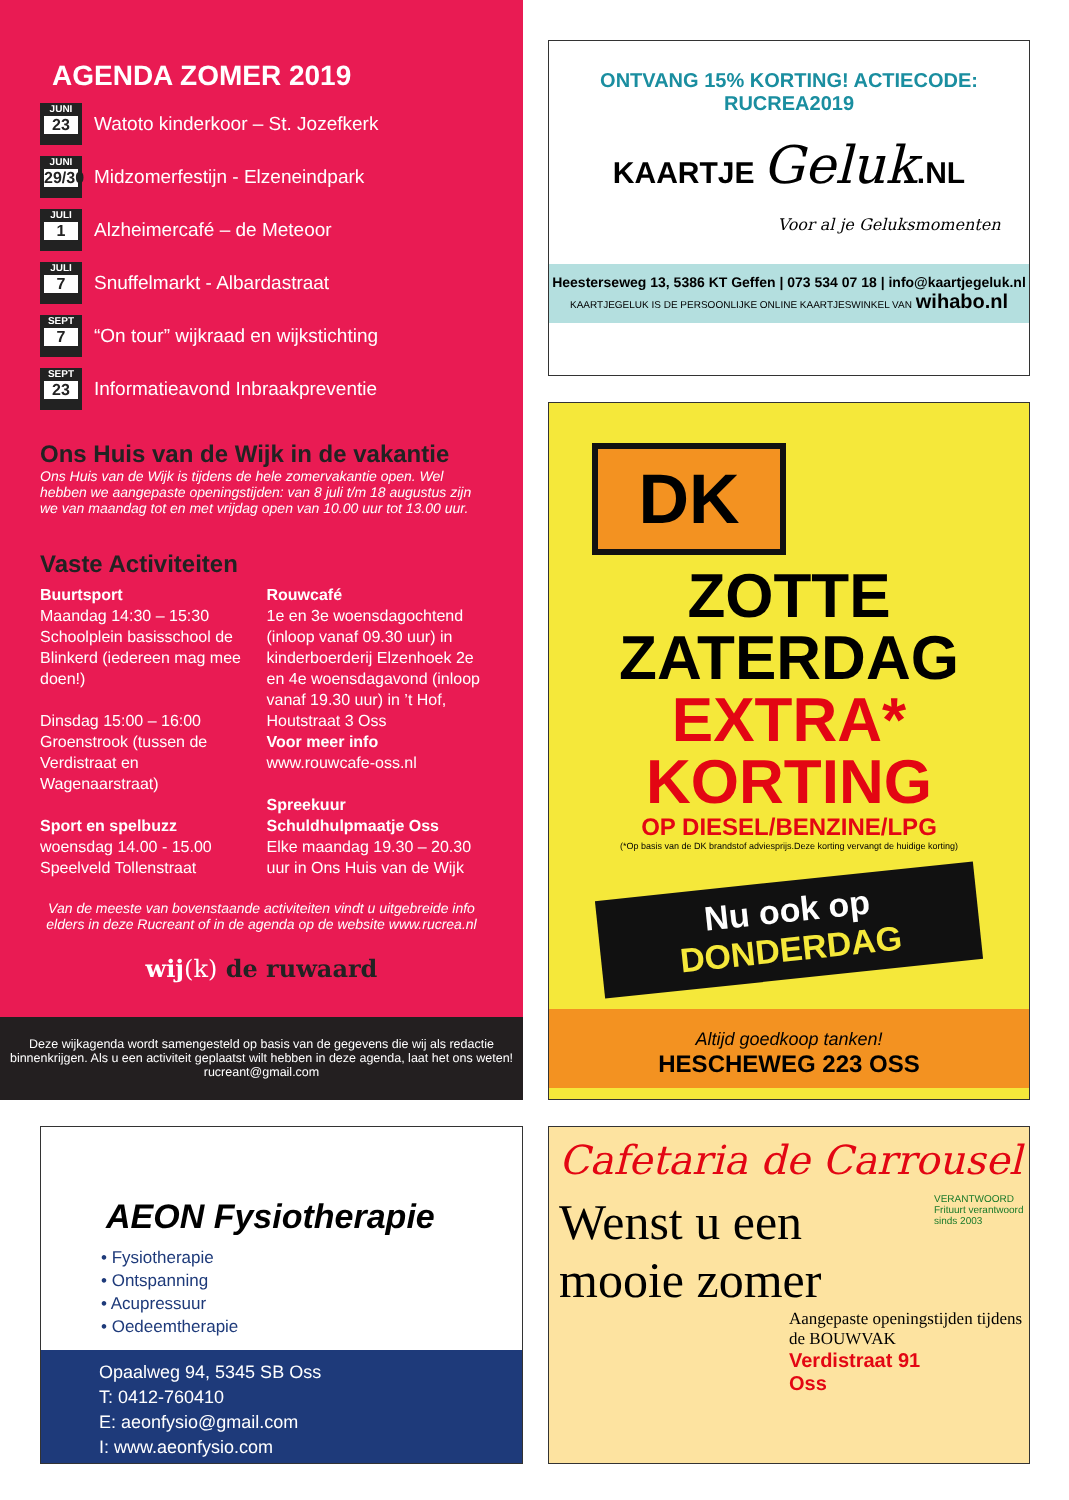AGENDA ZOMER 2019
JUNI
23
Watoto kinderkoor – St. Jozefkerk
JUNI
29/30
Midzomerfestijn - Elzeneindpark
JULI
1
Alzheimercafé – de Meteoor
JULI
7
Snuffelmarkt - Albardastraat
SEPT
7
“On tour” wijkraad en wijkstichting
SEPT
23
Informatieavond Inbraakpreventie
Ons Huis van de Wijk in de vakantie
Ons Huis van de Wijk is tijdens de hele zomervakantie open. Wel hebben we aangepaste openingstijden: van 8 juli t/m 18 augustus zijn we van maandag tot en met vrijdag open van 10.00 uur tot 13.00 uur.
Vaste Activiteiten
Buurtsport
Maandag 14:30 – 15:30
Schoolplein basisschool de Blinkerd (iedereen mag mee doen!)
Dinsdag 15:00 – 16:00
Groenstrook (tussen de Verdistraat en Wagenaarstraat)
Sport en spelbuzz
woensdag 14.00 - 15.00
Speelveld Tollenstraat
Rouwcafé
1e en 3e woensdagochtend (inloop vanaf 09.30 uur) in kinderboerderij Elzenhoek 2e en 4e woensdagavond (inloop vanaf 19.30 uur) in ’t Hof, Houtstraat 3 Oss
Voor meer info
www.rouwcafe-oss.nl
Spreekuur Schuldhulpmaatje Oss
Elke maandag 19.30 – 20.30 uur in Ons Huis van de Wijk
Van de meeste van bovenstaande activiteiten vindt u uitgebreide info elders in deze Rucreant of in de agenda op de website www.rucrea.nl
wij(k) de ruwaard
Deze wijkagenda wordt samengesteld op basis van de gegevens die wij als redactie binnenkrijgen. Als u een activiteit geplaatst wilt hebben in deze agenda, laat het ons weten! rucreant@gmail.com
ONTVANG 15% KORTING! ACTIECODE: RUCREA2019
KAARTJE Geluk.NL
Voor al je Geluksmomenten
Heesterseweg 13, 5386 KT Geffen | 073 534 07 18 | info@kaartjegeluk.nl
KAARTJEGELUK IS DE PERSOONLIJKE ONLINE KAARTJESWINKEL VAN wihabo.nl
DK
ZOTTE
ZATERDAG
EXTRA*
KORTING
OP DIESEL/BENZINE/LPG
(*Op basis van de DK brandstof adviesprijs.Deze korting vervangt de huidige korting)
Nu ook op
DONDERDAG
Altijd goedkoop tanken!
HESCHEWEG 223 OSS
AEON Fysiotherapie
• Fysiotherapie
• Ontspanning
• Acupressuur
• Oedeemtherapie
Opaalweg 94, 5345 SB Oss
T: 0412-760410
E: aeonfysio@gmail.com
I: www.aeonfysio.com
Cafetaria de Carrousel
Wenst u een mooie zomer
VERANTWOORD
Frituurt verantwoord sinds 2003
Aangepaste openingstijden tijdens de BOUWVAK
Verdistraat 91
Oss